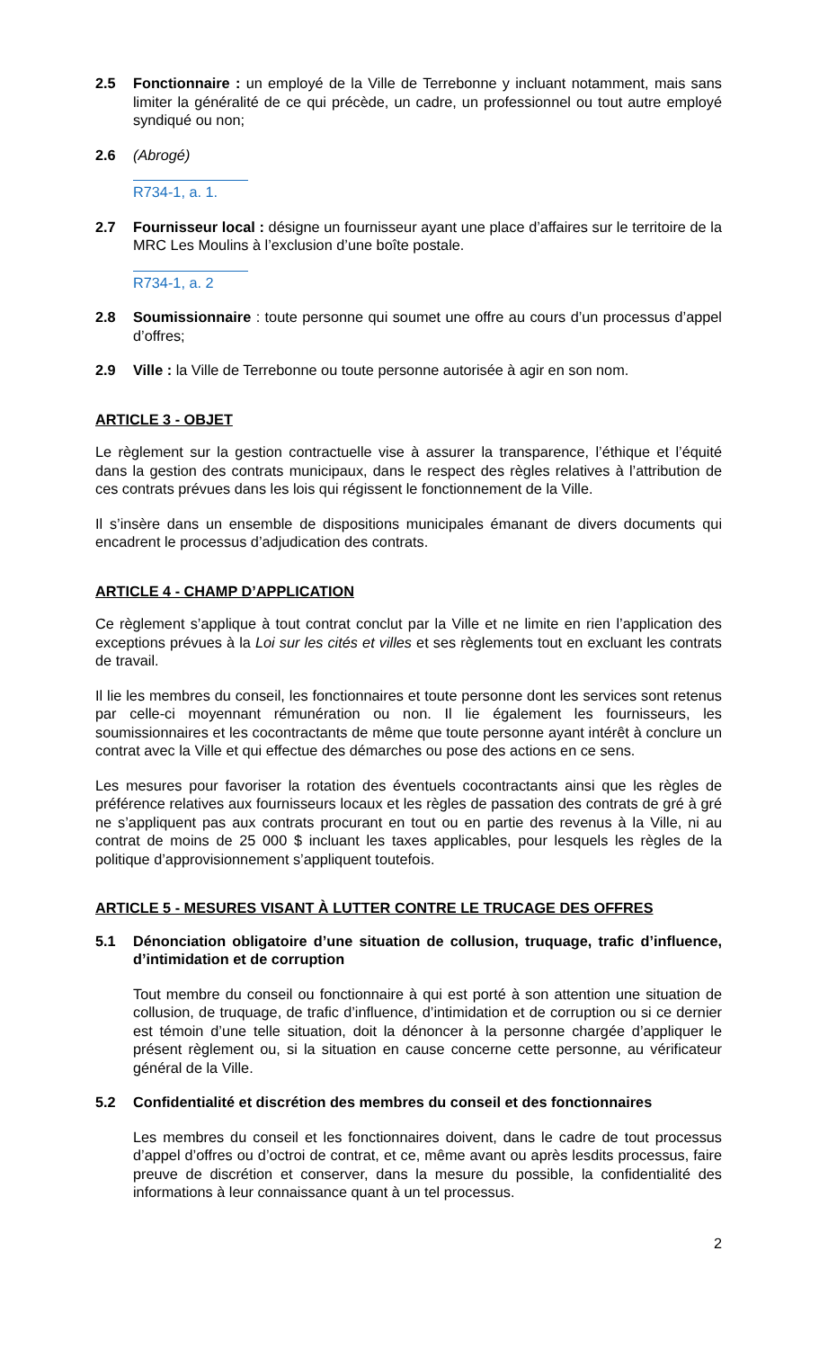2.5 Fonctionnaire : un employé de la Ville de Terrebonne y incluant notamment, mais sans limiter la généralité de ce qui précède, un cadre, un professionnel ou tout autre employé syndiqué ou non;
2.6 (Abrogé)
R734-1, a. 1.
2.7 Fournisseur local : désigne un fournisseur ayant une place d’affaires sur le territoire de la MRC Les Moulins à l’exclusion d’une boîte postale.
R734-1, a. 2
2.8 Soumissionnaire : toute personne qui soumet une offre au cours d’un processus d’appel d’offres;
2.9 Ville : la Ville de Terrebonne ou toute personne autorisée à agir en son nom.
ARTICLE 3 - OBJET
Le règlement sur la gestion contractuelle vise à assurer la transparence, l’éthique et l’équité dans la gestion des contrats municipaux, dans le respect des règles relatives à l’attribution de ces contrats prévues dans les lois qui régissent le fonctionnement de la Ville.
Il s’insère dans un ensemble de dispositions municipales émanant de divers documents qui encadrent le processus d’adjudication des contrats.
ARTICLE 4 - CHAMP D’APPLICATION
Ce règlement s’applique à tout contrat conclut par la Ville et ne limite en rien l’application des exceptions prévues à la Loi sur les cités et villes et ses règlements tout en excluant les contrats de travail.
Il lie les membres du conseil, les fonctionnaires et toute personne dont les services sont retenus par celle-ci moyennant rémunération ou non. Il lie également les fournisseurs, les soumissionnaires et les cocontractants de même que toute personne ayant intérêt à conclure un contrat avec la Ville et qui effectue des démarches ou pose des actions en ce sens.
Les mesures pour favoriser la rotation des éventuels cocontractants ainsi que les règles de préférence relatives aux fournisseurs locaux et les règles de passation des contrats de gré à gré ne s’appliquent pas aux contrats procurant en tout ou en partie des revenus à la Ville, ni au contrat de moins de 25 000 $ incluant les taxes applicables, pour lesquels les règles de la politique d’approvisionnement s’appliquent toutefois.
ARTICLE 5 - MESURES VISANT À LUTTER CONTRE LE TRUCAGE DES OFFRES
5.1 Dénonciation obligatoire d’une situation de collusion, truquage, trafic d’influence, d’intimidation et de corruption
Tout membre du conseil ou fonctionnaire à qui est porté à son attention une situation de collusion, de truquage, de trafic d’influence, d’intimidation et de corruption ou si ce dernier est témoin d’une telle situation, doit la dénoncer à la personne chargée d’appliquer le présent règlement ou, si la situation en cause concerne cette personne, au vérificateur général de la Ville.
5.2 Confidentialité et discrétion des membres du conseil et des fonctionnaires
Les membres du conseil et les fonctionnaires doivent, dans le cadre de tout processus d’appel d’offres ou d’octroi de contrat, et ce, même avant ou après lesdits processus, faire preuve de discrétion et conserver, dans la mesure du possible, la confidentialité des informations à leur connaissance quant à un tel processus.
2